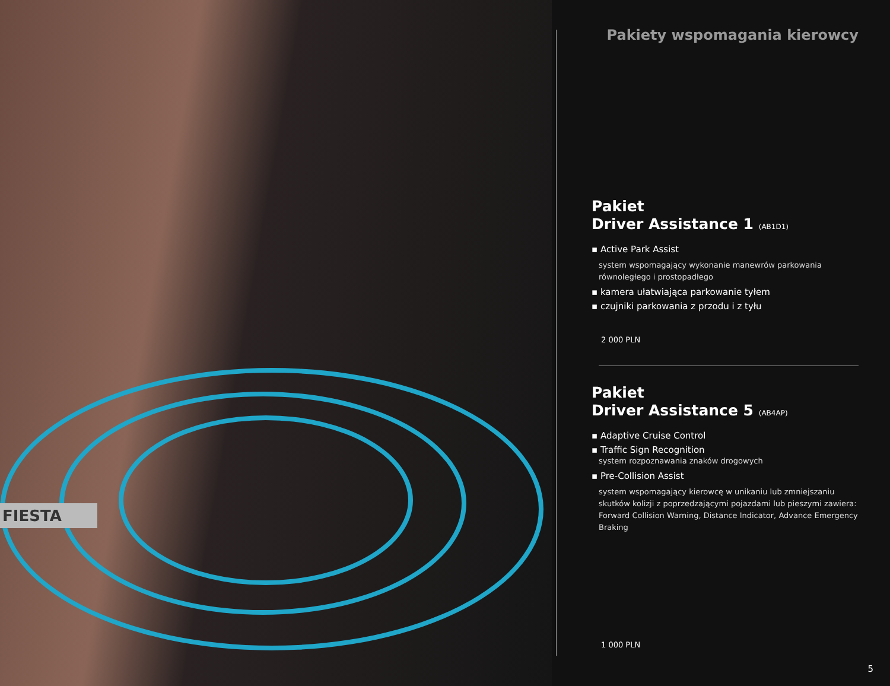FIESTA
Pakiety wspomagania kierowcy
Pakiet
Driver Assistance 1 (AB1D1)
▪ Active Park Assist
system wspomagający wykonanie manewrów parkowania równoległego i prostopadłego
▪ kamera ułatwiająca parkowanie tyłem
▪ czujniki parkowania z przodu i z tyłu
2 000 PLN
Pakiet
Driver Assistance 5 (AB4AP)
▪ Adaptive Cruise Control
▪ Traffic Sign Recognition
system rozpoznawania znaków drogowych
▪ Pre-Collision Assist
system wspomagający kierowcę w unikaniu lub zmniejszaniu skutków kolizji z poprzedzającymi pojazdami lub pieszymi zawiera: Forward Collision Warning, Distance Indicator, Advance Emergency Braking
1 000 PLN
5